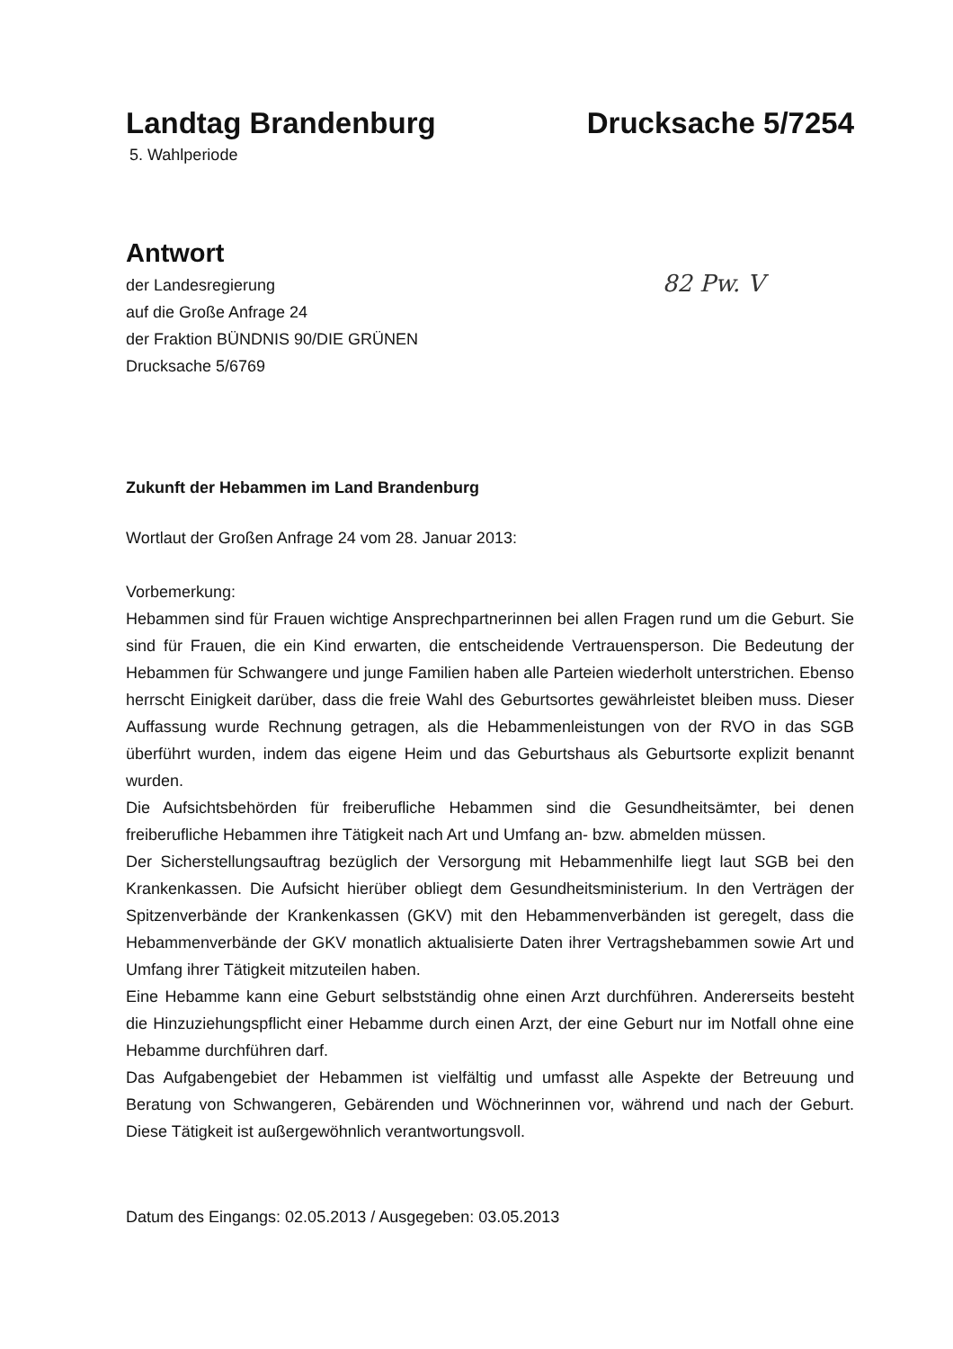Landtag Brandenburg Drucksache 5/7254
5. Wahlperiode
Antwort
der Landesregierung
auf die Große Anfrage 24
der Fraktion BÜNDNIS 90/DIE GRÜNEN
Drucksache 5/6769
82 Pw. V
Zukunft der Hebammen im Land Brandenburg
Wortlaut der Großen Anfrage 24 vom 28. Januar 2013:
Vorbemerkung:
Hebammen sind für Frauen wichtige Ansprechpartnerinnen bei allen Fragen rund um die Geburt. Sie sind für Frauen, die ein Kind erwarten, die entscheidende Vertrauensperson. Die Bedeutung der Hebammen für Schwangere und junge Familien haben alle Parteien wiederholt unterstrichen. Ebenso herrscht Einigkeit darüber, dass die freie Wahl des Geburtsortes gewährleistet bleiben muss. Dieser Auffassung wurde Rechnung getragen, als die Hebammenleistungen von der RVO in das SGB überführt wurden, indem das eigene Heim und das Geburtshaus als Geburtsorte explizit benannt wurden.
Die Aufsichtsbehörden für freiberufliche Hebammen sind die Gesundheitsämter, bei denen freiberufliche Hebammen ihre Tätigkeit nach Art und Umfang an- bzw. abmelden müssen.
Der Sicherstellungsauftrag bezüglich der Versorgung mit Hebammenhilfe liegt laut SGB bei den Krankenkassen. Die Aufsicht hierüber obliegt dem Gesundheitsministerium. In den Verträgen der Spitzenverbände der Krankenkassen (GKV) mit den Hebammenverbänden ist geregelt, dass die Hebammenverbände der GKV monatlich aktualisierte Daten ihrer Vertragshebammen sowie Art und Umfang ihrer Tätigkeit mitzuteilen haben.
Eine Hebamme kann eine Geburt selbstständig ohne einen Arzt durchführen. Andererseits besteht die Hinzuziehungspflicht einer Hebamme durch einen Arzt, der eine Geburt nur im Notfall ohne eine Hebamme durchführen darf.
Das Aufgabengebiet der Hebammen ist vielfältig und umfasst alle Aspekte der Betreuung und Beratung von Schwangeren, Gebärenden und Wöchnerinnen vor, während und nach der Geburt. Diese Tätigkeit ist außergewöhnlich verantwortungsvoll.
Datum des Eingangs: 02.05.2013 / Ausgegeben: 03.05.2013